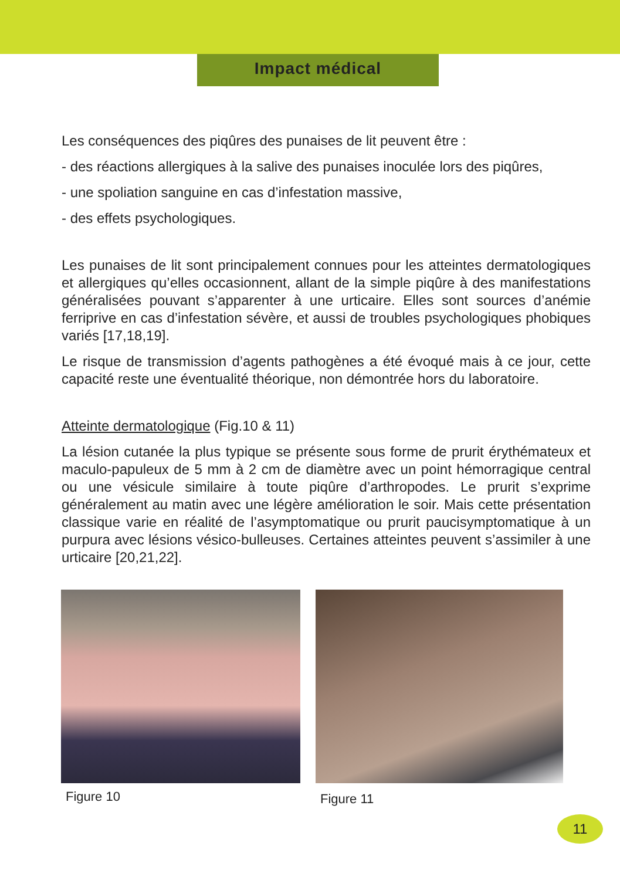Impact médical
Les conséquences des piqûres des punaises de lit peuvent être :
- des réactions allergiques à la salive des punaises inoculée lors des piqûres,
- une spoliation sanguine en cas d’infestation massive,
- des effets psychologiques.
Les punaises de lit sont principalement connues pour les atteintes dermatologiques et allergiques qu’elles occasionnent, allant de la simple piqûre à des manifestations généralisées pouvant s’apparenter à une urticaire. Elles sont sources d’anémie ferriprive en cas d’infestation sévère, et aussi de troubles psychologiques phobiques variés [17,18,19].
Le risque de transmission d’agents pathogènes a été évoqué mais à ce jour, cette capacité reste une éventualité théorique, non démontrée hors du laboratoire.
Atteinte dermatologique (Fig.10 & 11)
La lésion cutanée la plus typique se présente sous forme de prurit érythémateux et maculo-papuleux de 5 mm à 2 cm de diamètre avec un point hémorragique central ou une vésicule similaire à toute piqûre d’arthropodes. Le prurit s’exprime généralement au matin avec une légère amélioration le soir. Mais cette présentation classique varie en réalité de l’asymptomatique ou prurit paucisymptomatique à un purpura avec lésions vésico-bulleuses. Certaines atteintes peuvent s’assimiler à une urticaire [20,21,22].
Figure 10
Figure 11
11